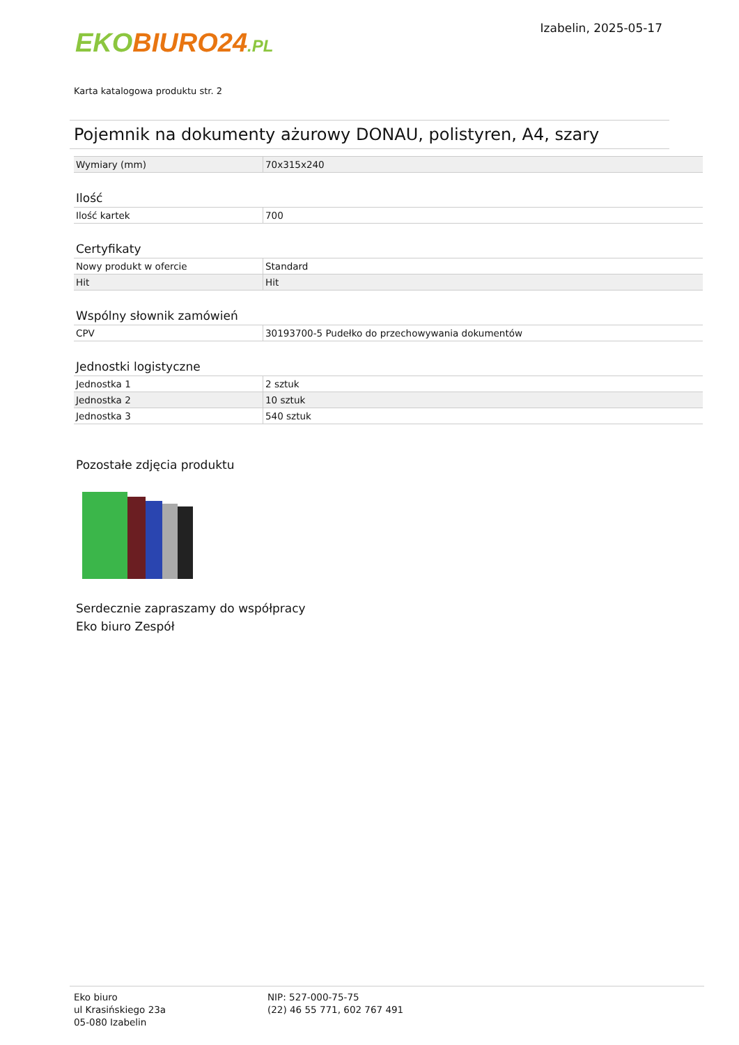EKO BIURO24.PL
Izabelin, 2025-05-17
Karta katalogowa produktu str. 2
Pojemnik na dokumenty ażurowy DONAU, polistyren, A4, szary
| Wymiary (mm) | 70x315x240 |
Ilość
| Ilość kartek | 700 |
Certyfikaty
| Nowy produkt w ofercie | Standard |
| Hit | Hit |
Wspólny słownik zamówień
| CPV | 30193700-5 Pudełko do przechowywania dokumentów |
Jednostki logistyczne
| Jednostka 1 | 2 sztuk |
| Jednostka 2 | 10 sztuk |
| Jednostka 3 | 540 sztuk |
Pozostałe zdjęcia produktu
Serdecznie zapraszamy do współpracy
Eko biuro Zespół
Eko biuro
ul Krasińskiego 23a
05-080 Izabelin
NIP: 527-000-75-75
(22) 46 55 771, 602 767 491